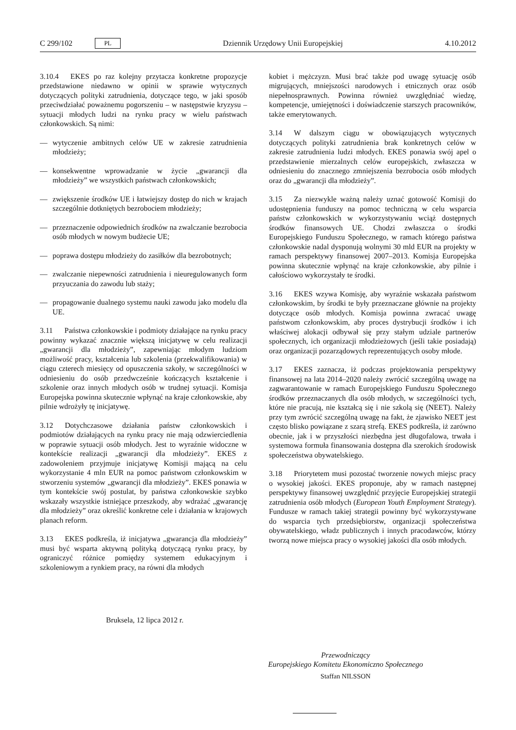C 299/102 PL
Dziennik Urzędowy Unii Europejskiej 4.10.2012
3.10.4 EKES po raz kolejny przytacza konkretne propozycje przedstawione niedawno w opinii w sprawie wytycznych dotyczących polityki zatrudnienia, dotyczące tego, w jaki sposób przeciwdziałać poważnemu pogorszeniu – w następstwie kryzysu – sytuacji młodych ludzi na rynku pracy w wielu państwach członkowskich. Są nimi:
— wytyczenie ambitnych celów UE w zakresie zatrudnienia młodzieży;
— konsekwentne wprowadzanie w życie „gwarancji dla młodzieży” we wszystkich państwach członkowskich;
— zwiększenie środków UE i łatwiejszy dostęp do nich w krajach szczególnie dotkniętych bezrobociem młodzieży;
— przeznaczenie odpowiednich środków na zwalczanie bezrobocia osób młodych w nowym budżecie UE;
— poprawa dostępu młodzieży do zasiłków dla bezrobotnych;
— zwalczanie niepewności zatrudnienia i nieuregulowanych form przyuczania do zawodu lub staży;
— propagowanie dualnego systemu nauki zawodu jako modelu dla UE.
3.11 Państwa członkowskie i podmioty działające na rynku pracy powinny wykazać znacznie większą inicjatywę w celu realizacji „gwarancji dla młodzieży”, zapewniając młodym ludziom możliwość pracy, kształcenia lub szkolenia (przekwalifikowania) w ciągu czterech miesięcy od opuszczenia szkoły, w szczególności w odniesieniu do osób przedwcześnie kończących kształcenie i szkolenie oraz innych młodych osób w trudnej sytuacji. Komisja Europejska powinna skutecznie wpłynąć na kraje członkowskie, aby pilnie wdrożyły tę inicjatywę.
3.12 Dotychczasowe działania państw członkowskich i podmiotów działających na rynku pracy nie mają odzwierciedlenia w poprawie sytuacji osób młodych. Jest to wyraźnie widoczne w kontekście realizacji „gwarancji dla młodzieży”. EKES z zadowoleniem przyjmuje inicjatywę Komisji mającą na celu wykorzystanie 4 mln EUR na pomoc państwom członkowskim w stworzeniu systemów „gwarancji dla młodzieży”. EKES ponawia w tym kontekście swój postulat, by państwa członkowskie szybko wskazały wszystkie istniejące przeszkody, aby wdrażać „gwarancję dla młodzieży” oraz określić konkretne cele i działania w krajowych planach reform.
3.13 EKES podkreśla, iż inicjatywa „gwarancja dla młodzieży” musi być wsparta aktywną polityką dotyczącą rynku pracy, by ograniczyć różnice pomiędzy systemem edukacyjnym i szkoleniowym a rynkiem pracy, na równi dla młodych
kobiet i mężczyzn. Musi brać także pod uwagę sytuację osób migrujących, mniejszości narodowych i etnicznych oraz osób niepełnosprawnych. Powinna również uwzględniać wiedzę, kompetencje, umiejętności i doświadczenie starszych pracowników, także emerytowanych.
3.14 W dalszym ciągu w obowiązujących wytycznych dotyczących polityki zatrudnienia brak konkretnych celów w zakresie zatrudnienia ludzi młodych. EKES ponawia swój apel o przedstawienie mierzalnych celów europejskich, zwłaszcza w odniesieniu do znacznego zmniejszenia bezrobocia osób młodych oraz do „gwarancji dla młodzieży”.
3.15 Za niezwykle ważną należy uznać gotowość Komisji do udostępnienia funduszy na pomoc techniczną w celu wsparcia państw członkowskich w wykorzystywaniu wciąż dostępnych środków finansowych UE. Chodzi zwłaszcza o środki Europejskiego Funduszu Społecznego, w ramach którego państwa członkowskie nadal dysponują wolnymi 30 mld EUR na projekty w ramach perspektywy finansowej 2007–2013. Komisja Europejska powinna skutecznie wpłynąć na kraje członkowskie, aby pilnie i całościowo wykorzystały te środki.
3.16 EKES wzywa Komisję, aby wyraźnie wskazała państwom członkowskim, by środki te były przeznaczane głównie na projekty dotyczące osób młodych. Komisja powinna zwracać uwagę państwom członkowskim, aby proces dystrybucji środków i ich właściwej alokacji odbywał się przy stałym udziale partnerów społecznych, ich organizacji młodzieżowych (jeśli takie posiadają) oraz organizacji pozarządowych reprezentujących osoby młode.
3.17 EKES zaznacza, iż podczas projektowania perspektywy finansowej na lata 2014–2020 należy zwrócić szczególną uwagę na zagwarantowanie w ramach Europejskiego Funduszu Społecznego środków przeznaczanych dla osób młodych, w szczególności tych, które nie pracują, nie kształcą się i nie szkolą się (NEET). Należy przy tym zwrócić szczególną uwagę na fakt, że zjawisko NEET jest często blisko powiązane z szarą strefą. EKES podkreśla, iż zarówno obecnie, jak i w przyszłości niezbędna jest długofalowa, trwała i systemowa formuła finansowania dostępna dla szerokich środowisk społeczeństwa obywatelskiego.
3.18 Priorytetem musi pozostać tworzenie nowych miejsc pracy o wysokiej jakości. EKES proponuje, aby w ramach następnej perspektywy finansowej uwzględnić przyjęcie Europejskiej strategii zatrudnienia osób młodych (European Youth Employment Strategy). Fundusze w ramach takiej strategii powinny być wykorzystywane do wsparcia tych przedsiębiorstw, organizacji społeczeństwa obywatelskiego, władz publicznych i innych pracodawców, którzy tworzą nowe miejsca pracy o wysokiej jakości dla osób młodych.
Bruksela, 12 lipca 2012 r.
Przewodniczący
Europejskiego Komitetu Ekonomiczno Społecznego
Staffan NILSSON